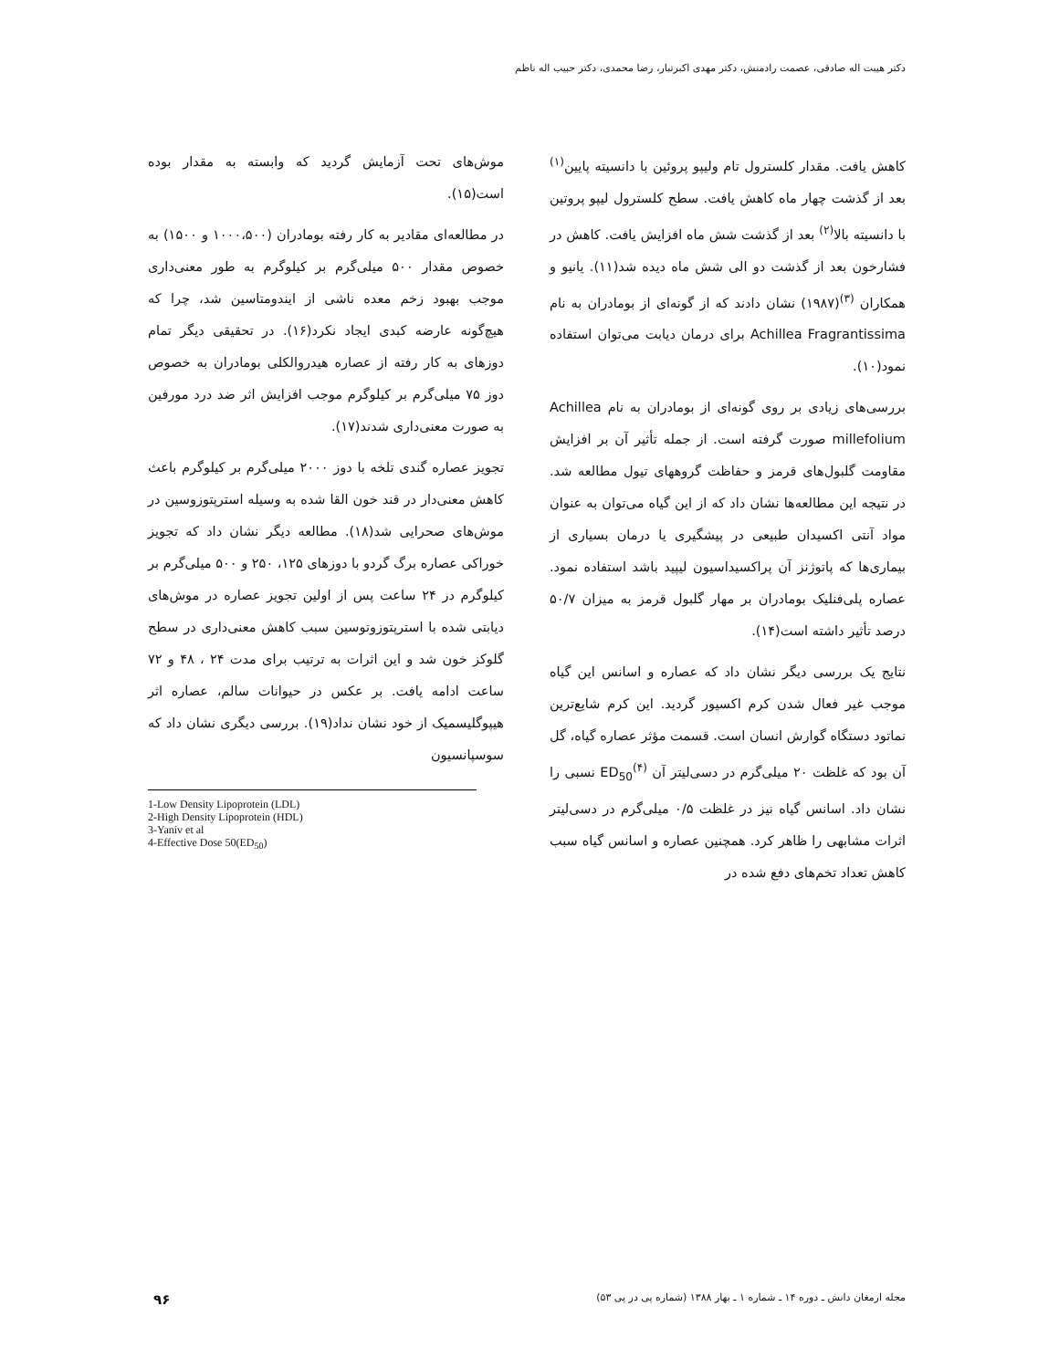دکتر هیبت اله صادقی، عصمت رادمنش، دکتر مهدی اکبرتبار، رضا محمدی، دکتر حبیب اله ناظم
کاهش یافت. مقدار کلسترول تام ولیپو پروئین با دانسیته پایین<sup>(۱)</sup> بعد از گذشت چهار ماه کاهش یافت. سطح کلسترول لیپو پروتین با دانسیته بالا<sup>(۲)</sup> بعد از گذشت شش ماه افزایش یافت. کاهش در فشارخون بعد از گذشت دو الی شش ماه دیده شد(۱۱). یانیو و همکاران <sup>(۳)</sup>(۱۹۸۷) نشان دادند که از گونه‌ای از بومادران به نام Achillea Fragrantissima برای درمان دیابت می‌توان استفاده نمود(۱۰).
بررسی‌های زیادی بر روی گونه‌ای از بومادران به نام Achillea millefolium صورت گرفته است. از جمله تأثیر آن بر افزایش مقاومت گلبول‌های قرمز و حفاظت گروههای تیول مطالعه شد. در نتیجه این مطالعه‌ها نشان داد که از این گیاه می‌توان به عنوان مواد آنتی اکسیدان طبیعی در پیشگیری یا درمان بسیاری از بیماری‌ها که پاتوژنز آن پراکسیداسیون لیپید باشد استفاده نمود. عصاره پلی‌فنلیک بومادران بر مهار گلبول قرمز به میزان ۵۰/۷ درصد تأثیر داشته است(۱۴).
نتایج یک بررسی دیگر نشان داد که عصاره و اسانس این گیاه موجب غیر فعال شدن کرم اکسیور گردید. این کرم شایع‌ترین نماتود دستگاه گوارش انسان است. قسمت مؤثر عصاره گیاه، گل آن بود که غلظت ۲۰ میلی‌گرم در دسی‌لیتر آن ED<sub>50</sub><sup>(۴)</sup> نسبی را نشان داد. اسانس گیاه نیز در غلظت ۰/۵ میلی‌گرم در دسی‌لیتر اثرات مشابهی را ظاهر کرد. همچنین عصاره و اسانس گیاه سبب کاهش تعداد تخم‌های دفع شده در
موش‌های تحت آزمایش گردید که وابسته به مقدار بوده است(۱۵).
در مطالعه‌ای مقادیر به کار رفته بومادران (۱۰۰۰،۵۰۰ و ۱۵۰۰) به خصوص مقدار ۵۰۰ میلی‌گرم بر کیلوگرم به طور معنی‌داری موجب بهبود زخم معده ناشی از ایندومتاسین شد، چرا که هیچ‌گونه عارضه کبدی ایجاد نکرد(۱۶). در تحقیقی دیگر تمام دوزهای به کار رفته از عصاره هیدروالکلی بومادران به خصوص دوز ۷۵ میلی‌گرم بر کیلوگرم موجب افزایش اثر ضد درد مورفین به صورت معنی‌داری شدند(۱۷).
تجویز عصاره گندی تلخه با دوز ۲۰۰۰ میلی‌گرم بر کیلوگرم باعث کاهش معنی‌دار در قند خون القا شده به وسیله استرپتوزوسین در موش‌های صحرایی شد(۱۸). مطالعه دیگر نشان داد که تجویز خوراکی عصاره برگ گردو با دوزهای ۱۲۵، ۲۵۰ و ۵۰۰ میلی‌گرم بر کیلوگرم در ۲۴ ساعت پس از اولین تجویز عصاره در موش‌های دیابتی شده با استرپتوزوتوسین سبب کاهش معنی‌داری در سطح گلوکز خون شد و این اثرات به ترتیب برای مدت ۲۴ ، ۴۸ و ۷۲ ساعت ادامه یافت. بر عکس در حیوانات سالم، عصاره اثر هیپوگلیسمیک از خود نشان نداد(۱۹). بررسی دیگری نشان داد که سوسپانسیون
1-Low Density Lipoprotein (LDL)
2-High Density Lipoprotein (HDL)
3-Yaniv et al
4-Effective Dose 50(ED<sub>50</sub>)
مجله ارمغان دانش ـ دوره ۱۴ ـ شماره ۱ ـ بهار ۱۳۸۸ (شماره پی در پی ۵۳) ۹۶